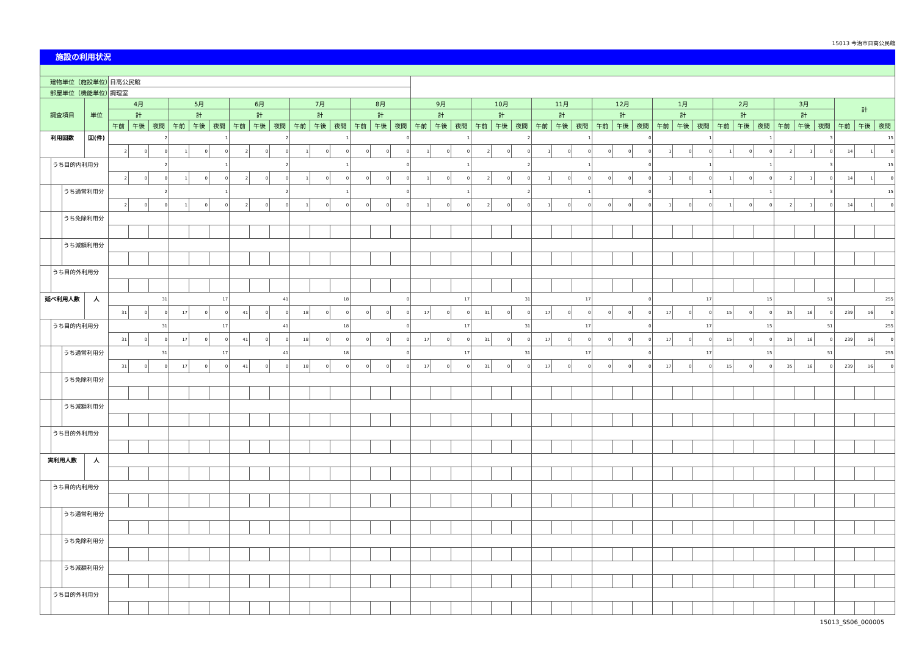15013 今治市日高公民館
施設の利用状況
| 建物単位（施設単位） | | | | 日高公民館 | | | | | | | | | | | | | | | | | | | | | | | | | | | | | | | | | | | | | | |
| 部屋単位（機能単位） | | | | 調理室 | | | | | | | | | | | | | | | | | | | | | | | | | | | | | | | | | | | | | | |
| 調査項目 | | | 単位 | 4月 | | | 5月 | | | 6月 | | | 7月 | | | 8月 | | | 9月 | | | 10月 | | | 11月 | | | 12月 | | | 1月 | | | 2月 | | | 3月 | | | 計 | | |
| | | | | 計 | | | 計 | | | 計 | | | 計 | | | 計 | | | 計 | | | 計 | | | 計 | | | 計 | | | 計 | | | 計 | | | 計 | | | | | |
| | | | | 午前 | 午後 | 夜間 | 午前 | 午後 | 夜間 | 午前 | 午後 | 夜間 | 午前 | 午後 | 夜間 | 午前 | 午後 | 夜間 | 午前 | 午後 | 夜間 | 午前 | 午後 | 夜間 | 午前 | 午後 | 夜間 | 午前 | 午後 | 夜間 | 午前 | 午後 | 夜間 | 午前 | 午後 | 夜間 | 午前 | 午後 | 夜間 | 午前 | 午後 | 夜間 |
| 利用回数 | | | 回(件) | 2 | | | 1 | | | 2 | | | 1 | | | 0 | | | 1 | | | 2 | | | 1 | | | 0 | | | 1 | | | 1 | | | 3 | | | 15 | | |
| | | | | 2 | 0 | 0 | 1 | 0 | 0 | 2 | 0 | 0 | 1 | 0 | 0 | 0 | 0 | 0 | 1 | 0 | 0 | 2 | 0 | 0 | 1 | 0 | 0 | 0 | 0 | 0 | 1 | 0 | 0 | 1 | 0 | 0 | 2 | 1 | 0 | 14 | 1 | 0 |
| | うち目的内利用分 | | | 2 | | | 1 | | | 2 | | | 1 | | | 0 | | | 1 | | | 2 | | | 1 | | | 0 | | | 1 | | | 1 | | | 3 | | | 15 | | |
| | | | | 2 | 0 | 0 | 1 | 0 | 0 | 2 | 0 | 0 | 1 | 0 | 0 | 0 | 0 | 0 | 1 | 0 | 0 | 2 | 0 | 0 | 1 | 0 | 0 | 0 | 0 | 0 | 1 | 0 | 0 | 1 | 0 | 0 | 2 | 1 | 0 | 14 | 1 | 0 |
| | | うち通常利用分 | | 2 | | | 1 | | | 2 | | | 1 | | | 0 | | | 1 | | | 2 | | | 1 | | | 0 | | | 1 | | | 1 | | | 3 | | | 15 | | |
| | | | | 2 | 0 | 0 | 1 | 0 | 0 | 2 | 0 | 0 | 1 | 0 | 0 | 0 | 0 | 0 | 1 | 0 | 0 | 2 | 0 | 0 | 1 | 0 | 0 | 0 | 0 | 0 | 1 | 0 | 0 | 1 | 0 | 0 | 2 | 1 | 0 | 14 | 1 | 0 |
| | | うち免除利用分 | | | | | | | | | | | | | | | | | | | | | | | | | | | | | | | | | | | | | | | | |
| | | うち減額利用分 | | | | | | | | | | | | | | | | | | | | | | | | | | | | | | | | | | | | | | | | |
| | うち目的外利用分 | | | | | | | | | | | | | | | | | | | | | | | | | | | | | | | | | | | | | | | | | |
| 延べ利用人数 | | | 人 | 31 | | | 17 | | | 41 | | | 18 | | | 0 | | | 17 | | | 31 | | | 17 | | | 0 | | | 17 | | | 15 | | | 51 | | | 255 | | |
| | | | | 31 | 0 | 0 | 17 | 0 | 0 | 41 | 0 | 0 | 18 | 0 | 0 | 0 | 0 | 0 | 17 | 0 | 0 | 31 | 0 | 0 | 17 | 0 | 0 | 0 | 0 | 0 | 17 | 0 | 0 | 15 | 0 | 0 | 35 | 16 | 0 | 239 | 16 | 0 |
| | うち目的内利用分 | | | 31 | | | 17 | | | 41 | | | 18 | | | 0 | | | 17 | | | 31 | | | 17 | | | 0 | | | 17 | | | 15 | | | 51 | | | 255 | | |
| | | | | 31 | 0 | 0 | 17 | 0 | 0 | 41 | 0 | 0 | 18 | 0 | 0 | 0 | 0 | 0 | 17 | 0 | 0 | 31 | 0 | 0 | 17 | 0 | 0 | 0 | 0 | 0 | 17 | 0 | 0 | 15 | 0 | 0 | 35 | 16 | 0 | 239 | 16 | 0 |
| | | うち通常利用分 | | 31 | | | 17 | | | 41 | | | 18 | | | 0 | | | 17 | | | 31 | | | 17 | | | 0 | | | 17 | | | 15 | | | 51 | | | 255 | | |
| | | | | 31 | 0 | 0 | 17 | 0 | 0 | 41 | 0 | 0 | 18 | 0 | 0 | 0 | 0 | 0 | 17 | 0 | 0 | 31 | 0 | 0 | 17 | 0 | 0 | 0 | 0 | 0 | 17 | 0 | 0 | 15 | 0 | 0 | 35 | 16 | 0 | 239 | 16 | 0 |
| | | うち免除利用分 | | | | | | | | | | | | | | | | | | | | | | | | | | | | | | | | | | | | | | | | |
| | | うち減額利用分 | | | | | | | | | | | | | | | | | | | | | | | | | | | | | | | | | | | | | | | | |
| | うち目的外利用分 | | | | | | | | | | | | | | | | | | | | | | | | | | | | | | | | | | | | | | | | | |
| 実利用人数 | | | 人 | | | | | | | | | | | | | | | | | | | | | | | | | | | | | | | | | | | | | | | |
| | うち目的内利用分 | | | | | | | | | | | | | | | | | | | | | | | | | | | | | | | | | | | | | | | | | |
| | | うち通常利用分 | | | | | | | | | | | | | | | | | | | | | | | | | | | | | | | | | | | | | | | | |
| | | うち免除利用分 | | | | | | | | | | | | | | | | | | | | | | | | | | | | | | | | | | | | | | | | |
| | | うち減額利用分 | | | | | | | | | | | | | | | | | | | | | | | | | | | | | | | | | | | | | | | | |
| | うち目的外利用分 | | | | | | | | | | | | | | | | | | | | | | | | | | | | | | | | | | | | | | | | | |
15013_SS06_000005